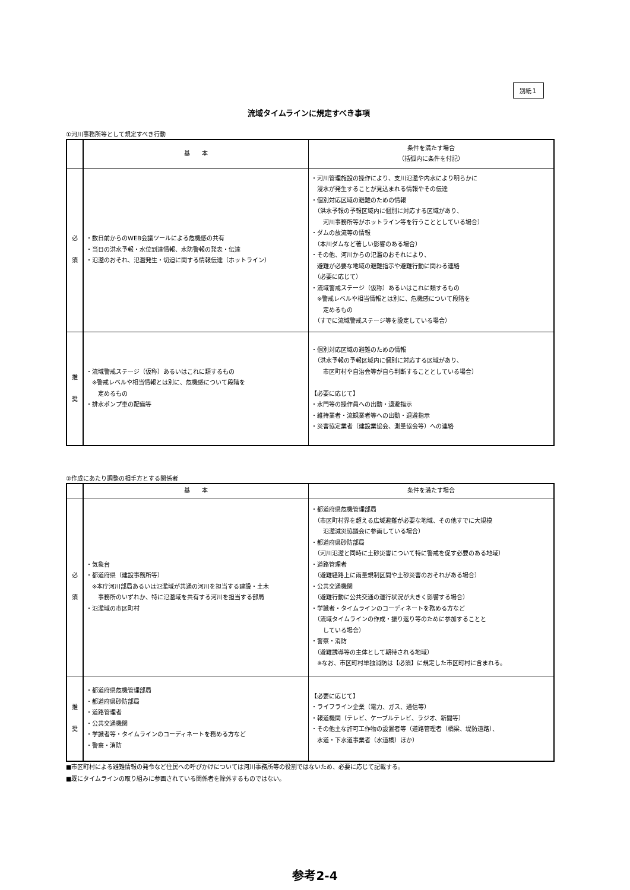別紙１
流域タイムラインに規定すべき事項
①河川事務所等として規定すべき行動
| | 基 本 | 条件を満たす場合 （括弧内に条件を付記） |
| --- | --- | --- |
| 必 須 | ・数日前からのWEB会議ツールによる危機感の共有 ・当日の洪水予報・水位到達情報、水防警報の発表・伝達 ・氾濫のおそれ、氾濫発生・切迫に関する情報伝達（ホットライン） | ・河川管理施設の操作により、支川氾濫や内水により明らかに 浸水が発生することが見込まれる情報やその伝達 ・個別対応区域の避難のための情報 （洪水予報の予報区域内に個別に対応する区域があり、 河川事務所等がホットライン等を行うこととしている場合） ・ダムの放流等の情報 （本川ダムなど著しい影響のある場合） ・その他、河川からの氾濫のおそれにより、 避難が必要な地域の避難指示や避難行動に関わる連絡 （必要に応じて） ・流域警戒ステージ（仮称）あるいはこれに類するもの ※警戒レベルや相当情報とは別に、危機感について段階を 定めるもの （すでに流域警戒ステージ等を設定している場合） |
| 推 奨 | ・流域警戒ステージ（仮称）あるいはこれに類するもの ※警戒レベルや相当情報とは別に、危機感について段階を 定めるもの ・排水ポンプ車の配備等 | ・個別対応区域の避難のための情報 （洪水予報の予報区域内に個別に対応する区域があり、 市区町村や自治会等が自ら判断することとしている場合） 【必要に応じて】 ・水門等の操作員への出動・退避指示 ・維持業者・流観業者等への出動・退避指示 ・災害協定業者（建設業協会、測量協会等）への連絡 |
②作成にあたり調整の相手方とする関係者
| | 基 本 | 条件を満たす場合 |
| --- | --- | --- |
| 必 須 | ・気象台 ・都道府県（建設事務所等） ※本庁河川部局あるいは氾濫域が共通の河川を担当する建設・土木 事務所のいずれか、特に氾濫域を共有する河川を担当する部局 ・氾濫域の市区町村 | ・都道府県危機管理部局 （市区町村界を超える広域避難が必要な地域、その他すでに大規模 氾濫減災協議会に参画している場合） ・都道府県砂防部局 （河川氾濫と同時に土砂災害について特に警戒を促す必要のある地域） ・道路管理者 （避難経路上に雨量規制区間や土砂災害のおそれがある場合） ・公共交通機関 （避難行動に公共交通の運行状況が大きく影響する場合） ・学識者・タイムラインのコーディネートを務める方など （流域タイムラインの作成・振り返り等のために参加することと している場合） ・警察・消防 （避難誘導等の主体として期待される地域） ※なお、市区町村単独消防は【必須】に規定した市区町村に含まれる。 |
| 推 奨 | ・都道府県危機管理部局 ・都道府県砂防部局 ・道路管理者 ・公共交通機関 ・学識者等・タイムラインのコーディネートを務める方など ・警察・消防 | 【必要に応じて】 ・ライフライン企業（電力、ガス、通信等） ・報道機関（テレビ、ケーブルテレビ、ラジオ、新聞等） ・その他主な許可工作物の設置者等（道路管理者（橋梁、堤防道路）、 水道・下水道事業者（水道橋）ほか） |
■市区町村による避難情報の発令など住民への呼びかけについては河川事務所等の役割ではないため、必要に応じて記載する。
■既にタイムラインの取り組みに参画されている関係者を除外するものではない。
参考2-4